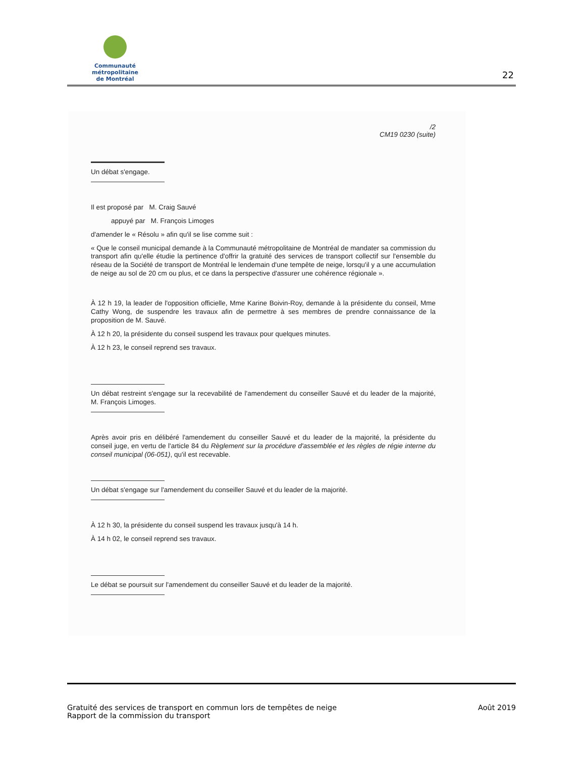Communauté métropolitaine
de Montréal
22
/2
CM19 0230 (suite)
Un débat s'engage.
Il est proposé par M. Craig Sauvé
appuyé par M. François Limoges
d'amender le « Résolu » afin qu'il se lise comme suit :
« Que le conseil municipal demande à la Communauté métropolitaine de Montréal de mandater sa commission du transport afin qu'elle étudie la pertinence d'offrir la gratuité des services de transport collectif sur l'ensemble du réseau de la Société de transport de Montréal le lendemain d'une tempête de neige, lorsqu'il y a une accumulation de neige au sol de 20 cm ou plus, et ce dans la perspective d'assurer une cohérence régionale ».
À 12 h 19, la leader de l'opposition officielle, Mme Karine Boivin-Roy, demande à la présidente du conseil, Mme Cathy Wong, de suspendre les travaux afin de permettre à ses membres de prendre connaissance de la proposition de M. Sauvé.
À 12 h 20, la présidente du conseil suspend les travaux pour quelques minutes.
À 12 h 23, le conseil reprend ses travaux.
Un débat restreint s'engage sur la recevabilité de l'amendement du conseiller Sauvé et du leader de la majorité, M. François Limoges.
Après avoir pris en délibéré l'amendement du conseiller Sauvé et du leader de la majorité, la présidente du conseil juge, en vertu de l'article 84 du Règlement sur la procédure d'assemblée et les règles de régie interne du conseil municipal (06-051), qu'il est recevable.
Un débat s'engage sur l'amendement du conseiller Sauvé et du leader de la majorité.
À 12 h 30, la présidente du conseil suspend les travaux jusqu'à 14 h.
À 14 h 02, le conseil reprend ses travaux.
Le débat se poursuit sur l'amendement du conseiller Sauvé et du leader de la majorité.
Gratuité des services de transport en commun lors de tempêtes de neige
Rapport de la commission du transport
Août 2019